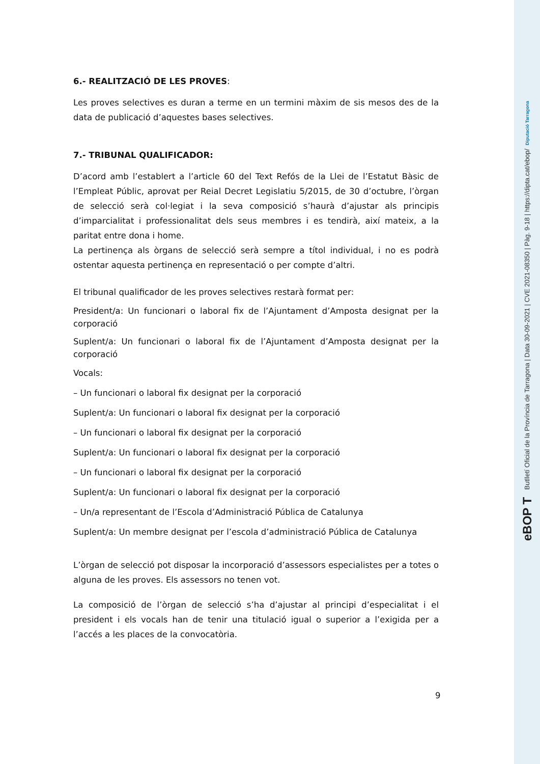eBOP T Butlletí Oficial de la Província de Tarragona | Data 30-09-2021 | CVE 2021-08350 | Pàg. 9-18 | https://dipta.cat/ebop/ Diputació Tarragona
6.- REALITZACIÓ DE LES PROVES:
Les proves selectives es duran a terme en un termini màxim de sis mesos des de la data de publicació d’aquestes bases selectives.
7.- TRIBUNAL QUALIFICADOR:
D’acord amb l’establert a l’article 60 del Text Refós de la Llei de l’Estatut Bàsic de l’Empleat Públic, aprovat per Reial Decret Legislatiu 5/2015, de 30 d’octubre, l’òrgan de selecció serà col·legiat i la seva composició s’haurà d’ajustar als principis d’imparcialitat i professionalitat dels seus membres i es tendirà, així mateix, a la paritat entre dona i home.
La pertinença als òrgans de selecció serà sempre a títol individual, i no es podrà ostentar aquesta pertinença en representació o per compte d’altri.
El tribunal qualificador de les proves selectives restarà format per:
President/a: Un funcionari o laboral fix de l’Ajuntament d’Amposta designat per la corporació
Suplent/a: Un funcionari o laboral fix de l’Ajuntament d’Amposta designat per la corporació
Vocals:
– Un funcionari o laboral fix designat per la corporació
Suplent/a: Un funcionari o laboral fix designat per la corporació
– Un funcionari o laboral fix designat per la corporació
Suplent/a: Un funcionari o laboral fix designat per la corporació
– Un funcionari o laboral fix designat per la corporació
Suplent/a: Un funcionari o laboral fix designat per la corporació
– Un/a representant de l’Escola d’Administració Pública de Catalunya
Suplent/a: Un membre designat per l’escola d’administració Pública de Catalunya
L’òrgan de selecció pot disposar la incorporació d’assessors especialistes per a totes o alguna de les proves. Els assessors no tenen vot.
La composició de l’òrgan de selecció s’ha d’ajustar al principi d’especialitat i el president i els vocals han de tenir una titulació igual o superior a l’exigida per a l’accés a les places de la convocatòria.
9